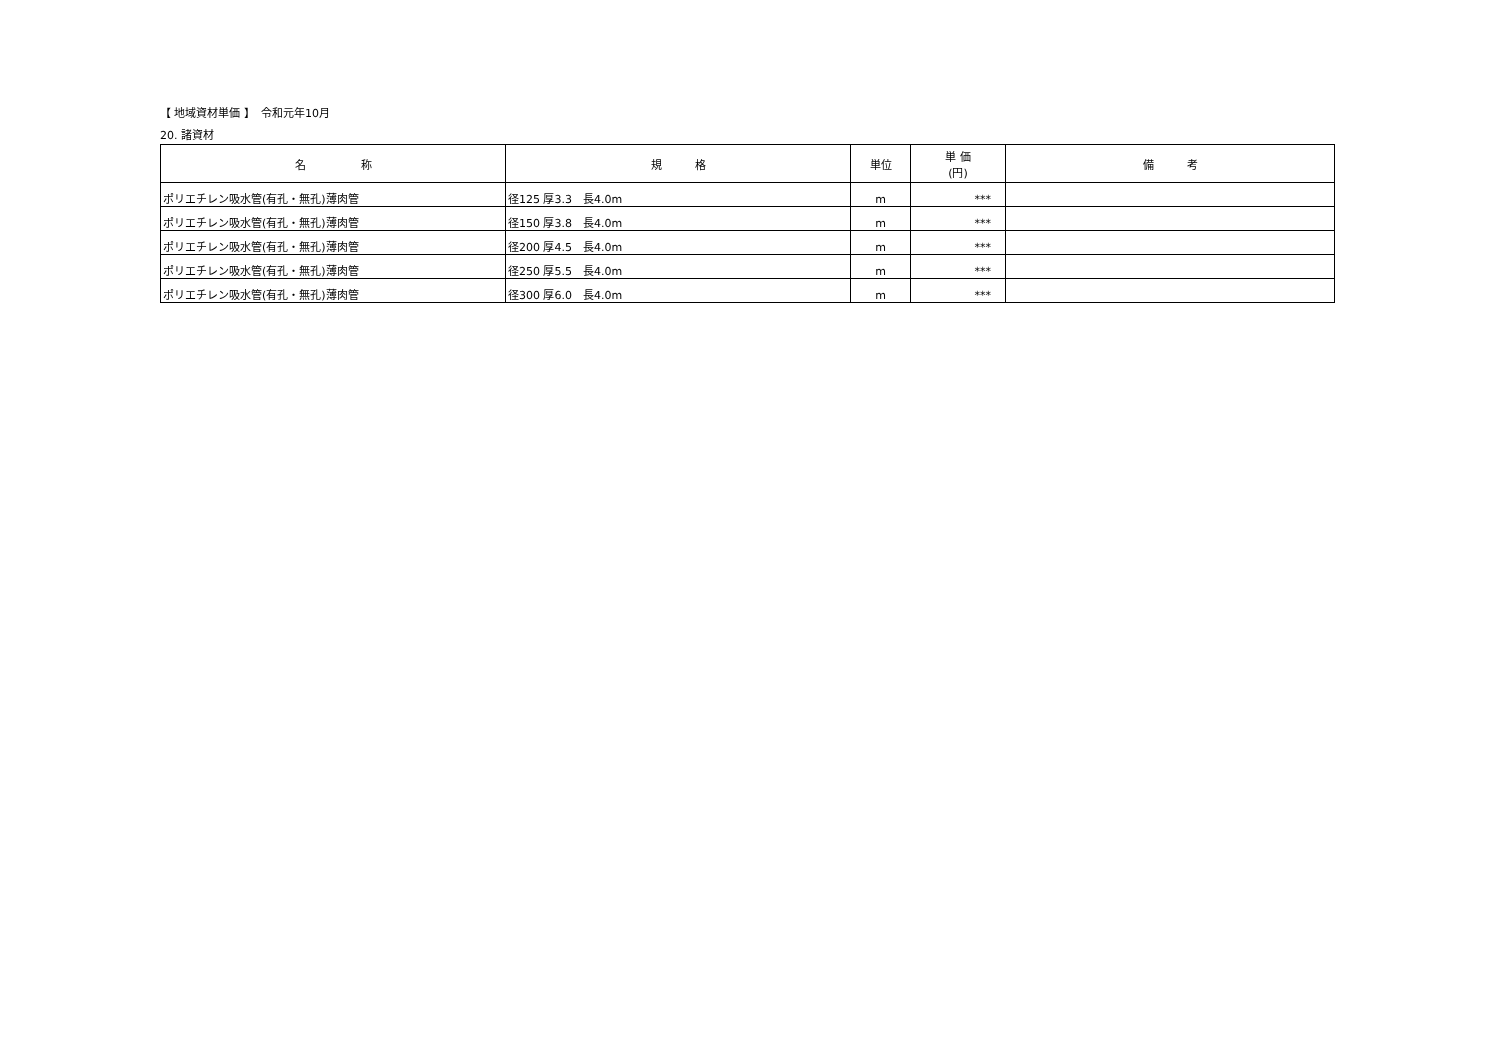【 地域資材単価 】　令和元年10月
20. 諸資材
| 名 称 | 規 格 | 単位 | 単 価 (円) | 備 考 |
| --- | --- | --- | --- | --- |
| ポリエチレン吸水管(有孔・無孔)薄肉管 | 径125 厚3.3 長4.0m | m | *** | |
| ポリエチレン吸水管(有孔・無孔)薄肉管 | 径150 厚3.8 長4.0m | m | *** | |
| ポリエチレン吸水管(有孔・無孔)薄肉管 | 径200 厚4.5 長4.0m | m | *** | |
| ポリエチレン吸水管(有孔・無孔)薄肉管 | 径250 厚5.5 長4.0m | m | *** | |
| ポリエチレン吸水管(有孔・無孔)薄肉管 | 径300 厚6.0 長4.0m | m | *** | |